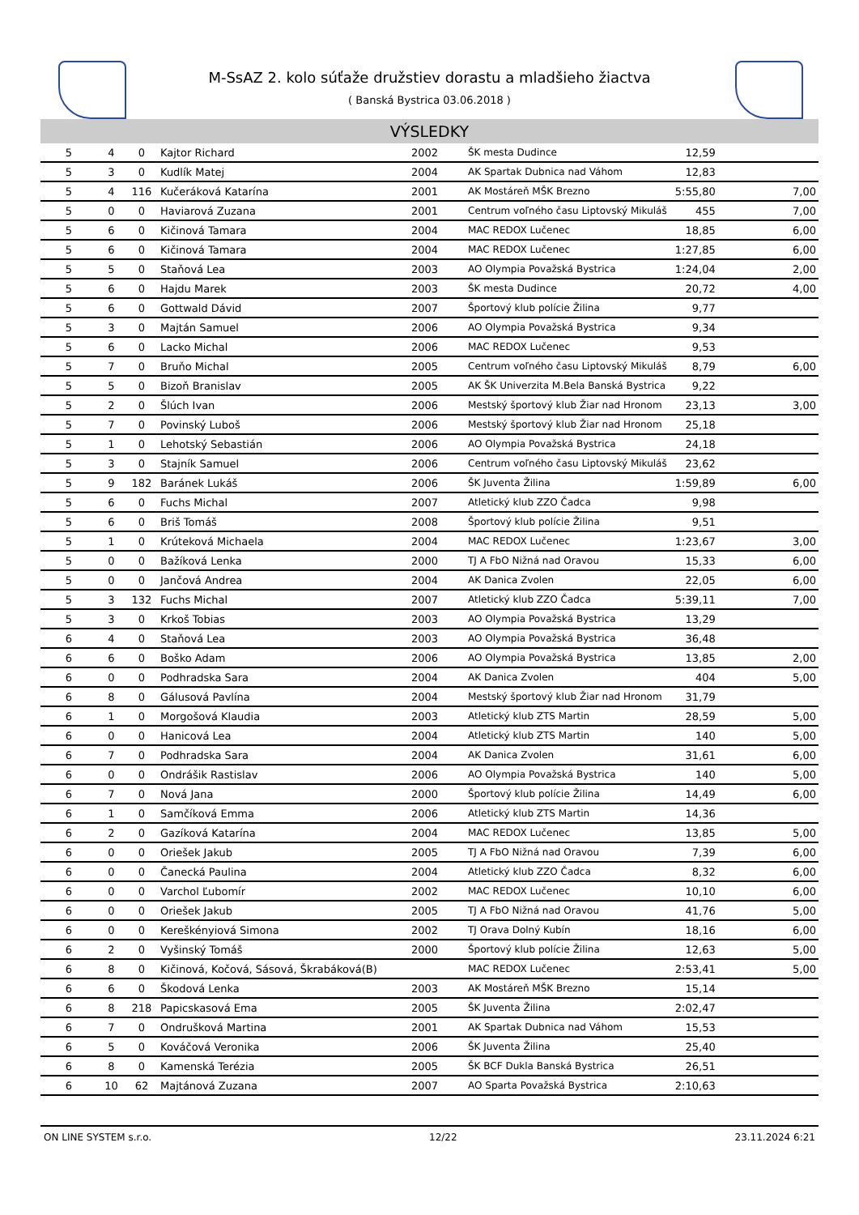M-SsAZ 2. kolo súťaže družstiev dorastu a mladšieho žiactva
( Banská Bystrica 03.06.2018 )
VÝSLEDKY
| 5 | 4 | 0 | Kajtor Richard | 2002 | ŠK mesta Dudince | 12,59 | |
| 5 | 3 | 0 | Kudlík Matej | 2004 | AK Spartak Dubnica nad Váhom | 12,83 | |
| 5 | 4 | 116 | Kučeráková Katarína | 2001 | AK Mostáreň MŠK Brezno | 5:55,80 | 7,00 |
| 5 | 0 | 0 | Haviarová Zuzana | 2001 | Centrum voľného času Liptovský Mikuláš | 455 | 7,00 |
| 5 | 6 | 0 | Kičinová Tamara | 2004 | MAC REDOX Lučenec | 18,85 | 6,00 |
| 5 | 6 | 0 | Kičinová Tamara | 2004 | MAC REDOX Lučenec | 1:27,85 | 6,00 |
| 5 | 5 | 0 | Staňová Lea | 2003 | AO Olympia Považská Bystrica | 1:24,04 | 2,00 |
| 5 | 6 | 0 | Hajdu Marek | 2003 | ŠK mesta Dudince | 20,72 | 4,00 |
| 5 | 6 | 0 | Gottwald Dávid | 2007 | Športový klub polície Žilina | 9,77 | |
| 5 | 3 | 0 | Majtán Samuel | 2006 | AO Olympia Považská Bystrica | 9,34 | |
| 5 | 6 | 0 | Lacko Michal | 2006 | MAC REDOX Lučenec | 9,53 | |
| 5 | 7 | 0 | Bruňo Michal | 2005 | Centrum voľného času Liptovský Mikuláš | 8,79 | 6,00 |
| 5 | 5 | 0 | Bizoň Branislav | 2005 | AK ŠK Univerzita M.Bela Banská Bystrica | 9,22 | |
| 5 | 2 | 0 | Šlúch Ivan | 2006 | Mestský športový klub Žiar nad Hronom | 23,13 | 3,00 |
| 5 | 7 | 0 | Povinský Luboš | 2006 | Mestský športový klub Žiar nad Hronom | 25,18 | |
| 5 | 1 | 0 | Lehotský Sebastián | 2006 | AO Olympia Považská Bystrica | 24,18 | |
| 5 | 3 | 0 | Stajník Samuel | 2006 | Centrum voľného času Liptovský Mikuláš | 23,62 | |
| 5 | 9 | 182 | Baránek Lukáš | 2006 | ŠK Juventa Žilina | 1:59,89 | 6,00 |
| 5 | 6 | 0 | Fuchs Michal | 2007 | Atletický klub ZZO Čadca | 9,98 | |
| 5 | 6 | 0 | Briš Tomáš | 2008 | Športový klub polície Žilina | 9,51 | |
| 5 | 1 | 0 | Krúteková Michaela | 2004 | MAC REDOX Lučenec | 1:23,67 | 3,00 |
| 5 | 0 | 0 | Bažíková Lenka | 2000 | TJ A FbO Nižná nad Oravou | 15,33 | 6,00 |
| 5 | 0 | 0 | Jančová Andrea | 2004 | AK Danica Zvolen | 22,05 | 6,00 |
| 5 | 3 | 132 | Fuchs Michal | 2007 | Atletický klub ZZO Čadca | 5:39,11 | 7,00 |
| 5 | 3 | 0 | Krkoš Tobias | 2003 | AO Olympia Považská Bystrica | 13,29 | |
| 6 | 4 | 0 | Staňová Lea | 2003 | AO Olympia Považská Bystrica | 36,48 | |
| 6 | 6 | 0 | Boško Adam | 2006 | AO Olympia Považská Bystrica | 13,85 | 2,00 |
| 6 | 0 | 0 | Podhradska Sara | 2004 | AK Danica Zvolen | 404 | 5,00 |
| 6 | 8 | 0 | Gálusová Pavlína | 2004 | Mestský športový klub Žiar nad Hronom | 31,79 | |
| 6 | 1 | 0 | Morgošová Klaudia | 2003 | Atletický klub ZTS Martin | 28,59 | 5,00 |
| 6 | 0 | 0 | Hanicová Lea | 2004 | Atletický klub ZTS Martin | 140 | 5,00 |
| 6 | 7 | 0 | Podhradska Sara | 2004 | AK Danica Zvolen | 31,61 | 6,00 |
| 6 | 0 | 0 | Ondrášik Rastislav | 2006 | AO Olympia Považská Bystrica | 140 | 5,00 |
| 6 | 7 | 0 | Nová Jana | 2000 | Športový klub polície Žilina | 14,49 | 6,00 |
| 6 | 1 | 0 | Samčíková Emma | 2006 | Atletický klub ZTS Martin | 14,36 | |
| 6 | 2 | 0 | Gazíková Katarína | 2004 | MAC REDOX Lučenec | 13,85 | 5,00 |
| 6 | 0 | 0 | Oriešek Jakub | 2005 | TJ A FbO Nižná nad Oravou | 7,39 | 6,00 |
| 6 | 0 | 0 | Čanecká Paulina | 2004 | Atletický klub ZZO Čadca | 8,32 | 6,00 |
| 6 | 0 | 0 | Varchol Ľubomír | 2002 | MAC REDOX Lučenec | 10,10 | 6,00 |
| 6 | 0 | 0 | Oriešek Jakub | 2005 | TJ A FbO Nižná nad Oravou | 41,76 | 5,00 |
| 6 | 0 | 0 | Kereškényiová Simona | 2002 | TJ Orava Dolný Kubín | 18,16 | 6,00 |
| 6 | 2 | 0 | Vyšinský Tomáš | 2000 | Športový klub polície Žilina | 12,63 | 5,00 |
| 6 | 8 | 0 | Kičinová, Kočová, Sásová, Škrabáková(B) | | MAC REDOX Lučenec | 2:53,41 | 5,00 |
| 6 | 6 | 0 | Škodová Lenka | 2003 | AK Mostáreň MŠK Brezno | 15,14 | |
| 6 | 8 | 218 | Papicskasová Ema | 2005 | ŠK Juventa Žilina | 2:02,47 | |
| 6 | 7 | 0 | Ondrušková Martina | 2001 | AK Spartak Dubnica nad Váhom | 15,53 | |
| 6 | 5 | 0 | Kováčová Veronika | 2006 | ŠK Juventa Žilina | 25,40 | |
| 6 | 8 | 0 | Kamenská Terézia | 2005 | ŠK BCF Dukla Banská Bystrica | 26,51 | |
| 6 | 10 | 62 | Majtánová Zuzana | 2007 | AO Sparta Považská Bystrica | 2:10,63 | |
ON LINE SYSTEM s.r.o. 12/22 23.11.2024 6:21